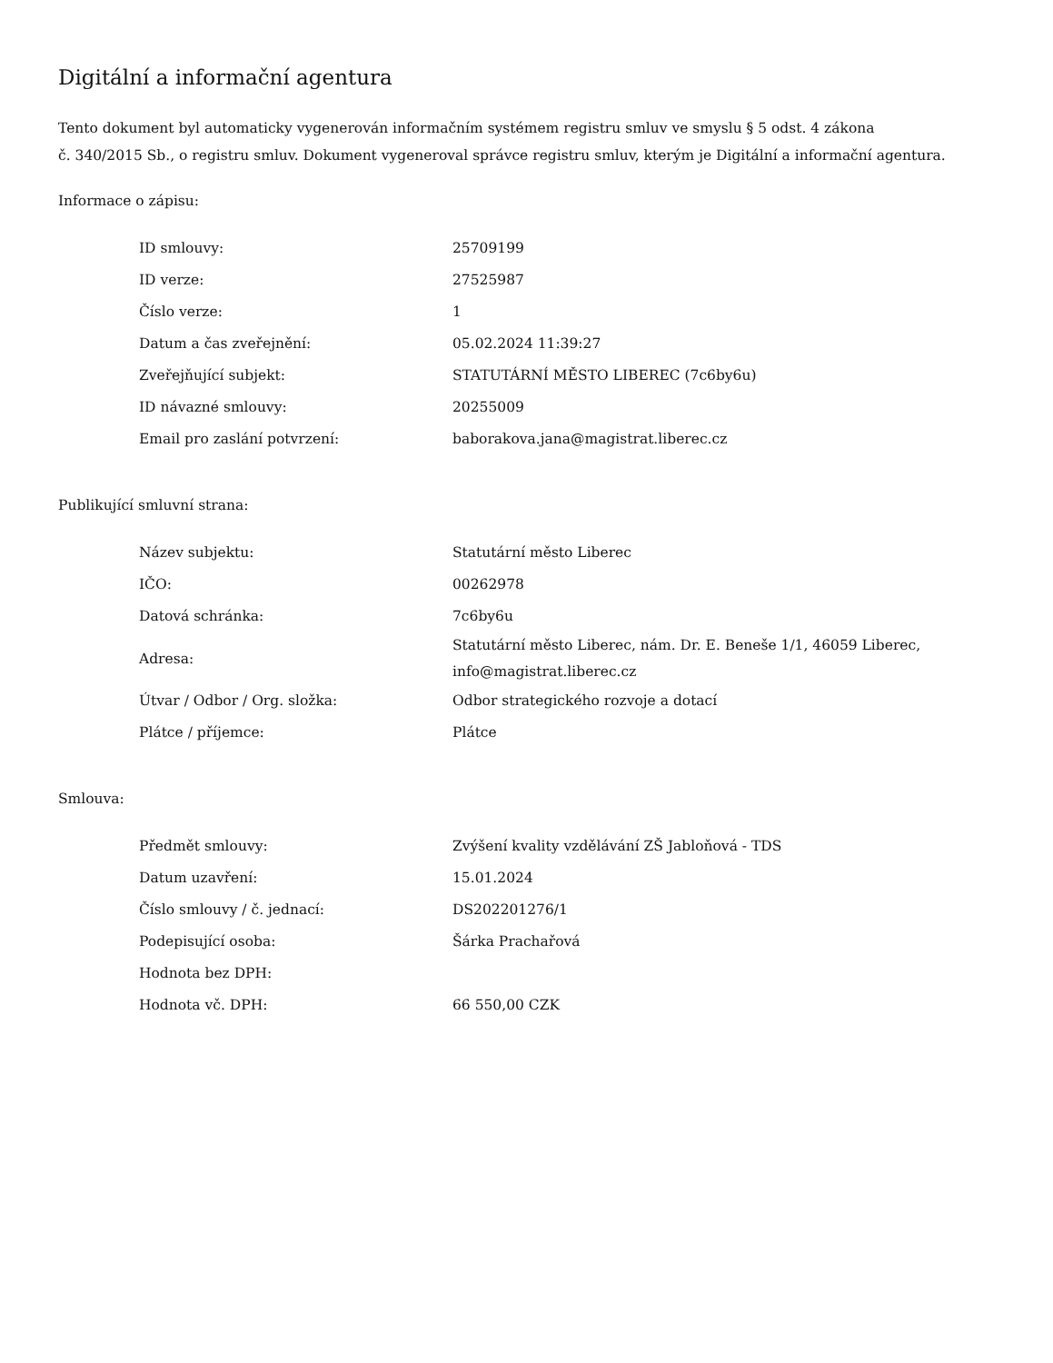Digitální a informační agentura
Tento dokument byl automaticky vygenerován informačním systémem registru smluv ve smyslu § 5 odst. 4 zákona
č. 340/2015 Sb., o registru smluv. Dokument vygeneroval správce registru smluv, kterým je Digitální a informační agentura.
Informace o zápisu:
| ID smlouvy: | 25709199 |
| ID verze: | 27525987 |
| Číslo verze: | 1 |
| Datum a čas zveřejnění: | 05.02.2024 11:39:27 |
| Zveřejňující subjekt: | STATUTÁRNÍ MĚSTO LIBEREC (7c6by6u) |
| ID návazné smlouvy: | 20255009 |
| Email pro zaslání potvrzení: | baborakova.jana@magistrat.liberec.cz |
Publikující smluvní strana:
| Název subjektu: | Statutární město Liberec |
| IČO: | 00262978 |
| Datová schránka: | 7c6by6u |
| Adresa: | Statutární město Liberec, nám. Dr. E. Beneše 1/1, 46059 Liberec, info@magistrat.liberec.cz |
| Útvar / Odbor / Org. složka: | Odbor strategického rozvoje a dotací |
| Plátce / příjemce: | Plátce |
Smlouva:
| Předmět smlouvy: | Zvýšení kvality vzdělávání ZŠ Jabloňová - TDS |
| Datum uzavření: | 15.01.2024 |
| Číslo smlouvy / č. jednací: | DS202201276/1 |
| Podepisující osoba: | Šárka Prachařová |
| Hodnota bez DPH: | |
| Hodnota vč. DPH: | 66 550,00 CZK |